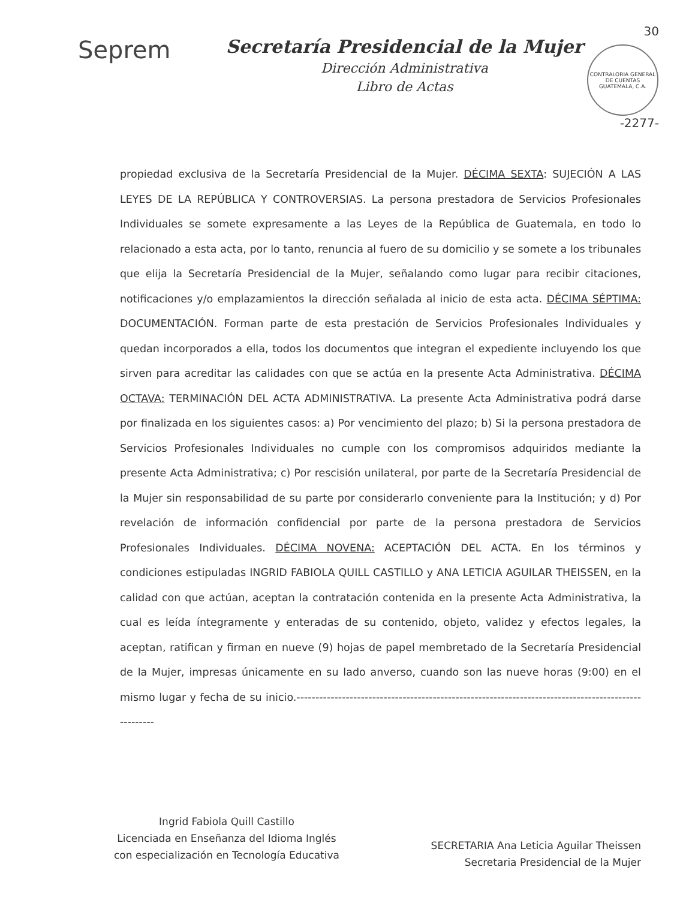Seprem
Secretaría Presidencial de la Mujer
Dirección Administrativa
Libro de Actas
30
CONTRALORIA GENERAL DE CUENTAS GUATEMALA, C.A.
-2277-
propiedad exclusiva de la Secretaría Presidencial de la Mujer. DÉCIMA SEXTA: SUJECIÓN A LAS LEYES DE LA REPÚBLICA Y CONTROVERSIAS. La persona prestadora de Servicios Profesionales Individuales se somete expresamente a las Leyes de la República de Guatemala, en todo lo relacionado a esta acta, por lo tanto, renuncia al fuero de su domicilio y se somete a los tribunales que elija la Secretaría Presidencial de la Mujer, señalando como lugar para recibir citaciones, notificaciones y/o emplazamientos la dirección señalada al inicio de esta acta. DÉCIMA SÉPTIMA: DOCUMENTACIÓN. Forman parte de esta prestación de Servicios Profesionales Individuales y quedan incorporados a ella, todos los documentos que integran el expediente incluyendo los que sirven para acreditar las calidades con que se actúa en la presente Acta Administrativa. DÉCIMA OCTAVA: TERMINACIÓN DEL ACTA ADMINISTRATIVA. La presente Acta Administrativa podrá darse por finalizada en los siguientes casos: a) Por vencimiento del plazo; b) Si la persona prestadora de Servicios Profesionales Individuales no cumple con los compromisos adquiridos mediante la presente Acta Administrativa; c) Por rescisión unilateral, por parte de la Secretaría Presidencial de la Mujer sin responsabilidad de su parte por considerarlo conveniente para la Institución; y d) Por revelación de información confidencial por parte de la persona prestadora de Servicios Profesionales Individuales. DÉCIMA NOVENA: ACEPTACIÓN DEL ACTA. En los términos y condiciones estipuladas INGRID FABIOLA QUILL CASTILLO y ANA LETICIA AGUILAR THEISSEN, en la calidad con que actúan, aceptan la contratación contenida en la presente Acta Administrativa, la cual es leída íntegramente y enteradas de su contenido, objeto, validez y efectos legales, la aceptan, ratifican y firman en nueve (9) hojas de papel membretado de la Secretaría Presidencial de la Mujer, impresas únicamente en su lado anverso, cuando son las nueve horas (9:00) en el mismo lugar y fecha de su inicio.----------------------------------------------------------------------------------------------------
Ingrid Fabiola Quill Castillo
Licenciada en Enseñanza del Idioma Inglés
con especialización en Tecnología Educativa
SECRETARIA Ana Leticia Aguilar Theissen
Secretaria Presidencial de la Mujer